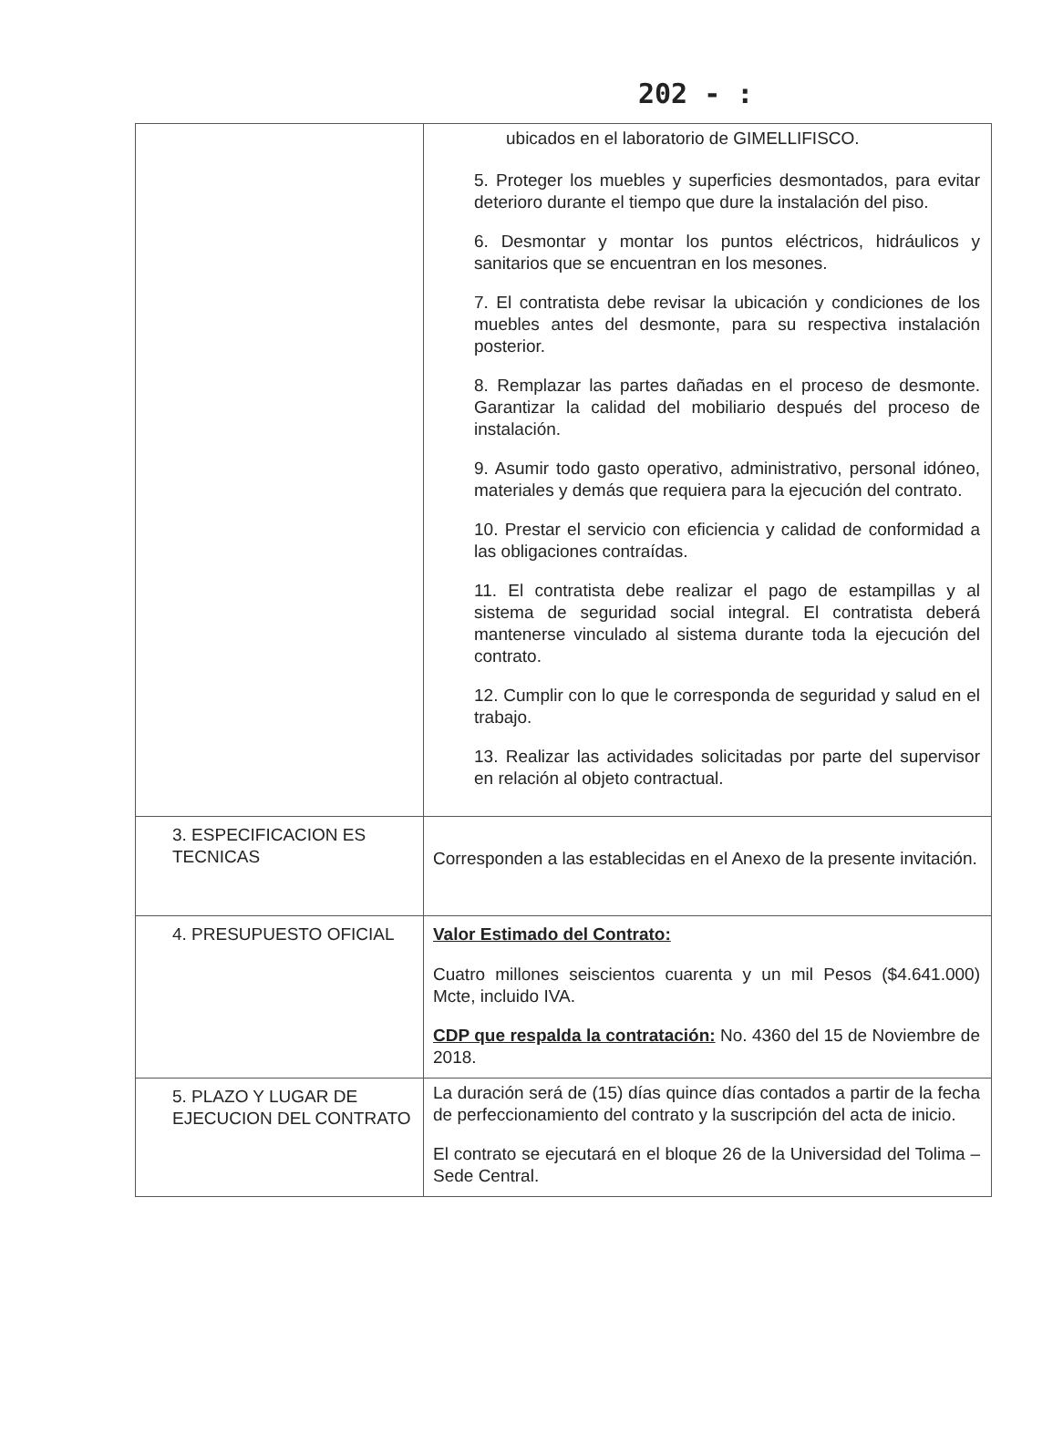202 - :
| | ubicados en el laboratorio de GIMELLIFISCO. 5. Proteger los muebles y superficies desmontados, para evitar deterioro durante el tiempo que dure la instalación del piso. 6. Desmontar y montar los puntos eléctricos, hidráulicos y sanitarios que se encuentran en los mesones. 7. El contratista debe revisar la ubicación y condiciones de los muebles antes del desmonte, para su respectiva instalación posterior. 8. Remplazar las partes dañadas en el proceso de desmonte. Garantizar la calidad del mobiliario después del proceso de instalación. 9. Asumir todo gasto operativo, administrativo, personal idóneo, materiales y demás que requiera para la ejecución del contrato. 10. Prestar el servicio con eficiencia y calidad de conformidad a las obligaciones contraídas. 11. El contratista debe realizar el pago de estampillas y al sistema de seguridad social integral. El contratista deberá mantenerse vinculado al sistema durante toda la ejecución del contrato. 12. Cumplir con lo que le corresponda de seguridad y salud en el trabajo. 13. Realizar las actividades solicitadas por parte del supervisor en relación al objeto contractual. |
| 3. ESPECIFICACION ES TECNICAS | Corresponden a las establecidas en el Anexo de la presente invitación. |
| 4. PRESUPUESTO OFICIAL | Valor Estimado del Contrato: Cuatro millones seiscientos cuarenta y un mil Pesos ($4.641.000) Mcte, incluido IVA. CDP que respalda la contratación: No. 4360 del 15 de Noviembre de 2018. |
| 5. PLAZO Y LUGAR DE EJECUCION DEL CONTRATO | La duración será de (15) días quince días contados a partir de la fecha de perfeccionamiento del contrato y la suscripción del acta de inicio. El contrato se ejecutará en el bloque 26 de la Universidad del Tolima – Sede Central. |